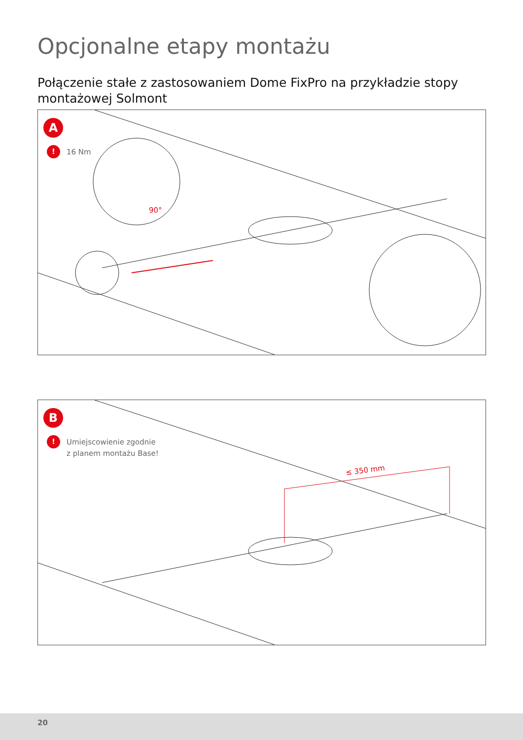Opcjonalne etapy montażu
Połączenie stałe z zastosowaniem Dome FixPro na przykładzie stopy montażowej Solmont
90°
A
!
16 Nm
≤ 350 mm
B
!
Umiejscowienie zgodnie
z planem montażu Base!
20